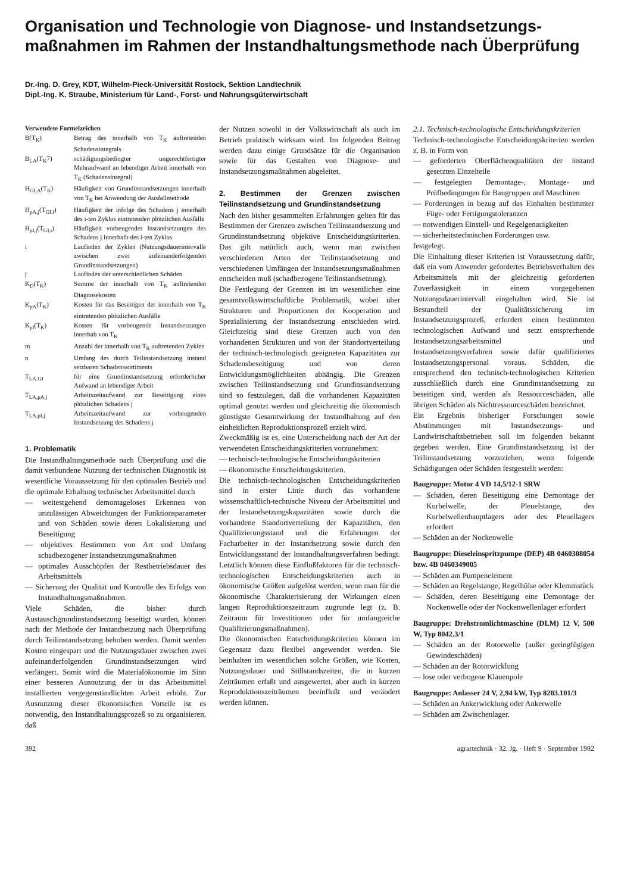Organisation und Technologie von Diagnose- und Instandsetzungs­maßnahmen im Rahmen der Instandhaltungsmethode nach Überprüfung
Dr.-Ing. D. Grey, KDT, Wilhelm-Pieck-Universität Rostock, Sektion Landtechnik
Dipl.-Ing. K. Straube, Ministerium für Land-, Forst- und Nahrungsgüterwirtschaft
Verwendete Formelzeichen
B(T<sub>K</sub>) Betrag des innerhalb von T<sub>K</sub> auftretenden Schadensintegrals
B<sub>LA</sub>(T<sub>K</sub>7) schädigungsbedingter ungerechtfertigter Mehraufwand an lebendiger Arbeit innerhalb von T<sub>K</sub> (Schadensintegral)
H<sub>GI,A</sub>(T<sub>K</sub>) Häufigkeit von Grundinstandsetzungen innerhalb von T<sub>K</sub> bei Anwendung der Ausfallmethode
H<sub>pA,j</sub>(T<sub>GI,i</sub>) Häufigkeit der infolge des Schadens j innerhalb des i-ten Zyklus eintretenden plötzlichen Ausfälle
H<sub>pI,j</sub>(T<sub>GI,i</sub>) Häufigkeit vorbeugender Instandsetzungen des Schadens j innerhalb des i-ten Zyklus
i Laufindex der Zyklen (Nutzungsdauerintervalle zwischen zwei aufeinanderfolgenden Grundinstandsetzungen)
j Laufindex der unterschiedlichen Schäden
K<sub>D</sub>(T<sub>K</sub>) Summe der innerhalb von T<sub>K</sub> auftretenden Diagnosekosten
K<sub>pA</sub>(T<sub>K</sub>) Kosten für das Beseitigen der innerhalb von T<sub>K</sub> eintretenden plötzlichen Ausfälle
K<sub>pI</sub>(T<sub>K</sub>) Kosten für vorbeugende Instandsetzungen innerhab von T<sub>K</sub>
m Anzahl der innerhalb von T<sub>K</sub> auftretenden Zyklen
n Umfang des durch Teilinstandsetzung instand setzbaren Schadenssortiments
T<sub>LA,GI</sub> für eine Grundinstandsetzung erforderlicher Aufwand an lebendiger Arbeit
T<sub>LA,pA,j</sub> Arbeitszeitaufwand zur Beseitigung eines plötzlichen Schadens j
T<sub>LA,pI,j</sub> Arbeitszeitaufwand zur vorbeugenden Instandsetzung des Schadens j
1. Problematik
Die Instandhaltungsmethode nach Überprüfung und die damit verbundene Nutzung der technischen Diagnostik ist wesentliche Voraussetzung für den optimalen Betrieb und die optimale Erhaltung technischer Arbeitsmittel durch
— weitestgehend demontageloses Erkennen von unzulässigen Abweichungen der Funktionsparameter und von Schäden sowie deren Lokalisierung und Beseitigung
— objektives Bestimmen von Art und Umfang schadbezogener Instandsetzungsmaßnahmen
— optimales Ausschöpfen der Restbetriebsdauer des Arbeitsmittels
— Sicherung der Qualität und Kontrolle des Erfolgs von Instandhaltungsmaßnahmen.
Viele Schäden, die bisher durch Austauschgrundinstandsetzung beseitigt wurden, können nach der Methode der Instandsetzung nach Überprüfung durch Teilinstandsetzung behoben werden. Damit werden Kosten eingespart und die Nutzungsdauer zwischen zwei aufeinanderfolgenden Grundinstandsetzungen wird verlängert. Somit wird die Materialökonomie im Sinn einer besseren Ausnutzung der in das Arbeitsmittel installierten vergegenständlichten Arbeit erhöht. Zur Ausnutzung dieser ökonomischen Vorteile ist es notwendig, den Instandhaltungsprozeß so zu organisieren, daß
der Nutzen sowohl in der Volkswirtschaft als auch im Betrieb praktisch wirksam wird. Im folgenden Beitrag werden dazu einige Grundsätze für die Organisation sowie für das Gestalten von Diagnose- und Instandsetzungsmaßnahmen abgeleitet.
2. Bestimmen der Grenzen zwischen Teilinstandsetzung und Grundinstandsetzung
Nach den bisher gesammelten Erfahrungen gelten für das Bestimmen der Grenzen zwischen Teilinstandsetzung und Grundinstandsetzung objektive Entscheidungskriterien. Das gilt natürlich auch, wenn man zwischen verschiedenen Arten der Teilinstandsetzung und verschiedenen Umfängen der Instandsetzungsmaßnahmen entscheiden muß (schadbezogene Teilinstandsetzung).
Die Festlegung der Grenzen ist im wesentlichen eine gesamtvolkswirtschaftliche Problematik, wobei über Strukturen und Proportionen der Kooperation und Spezialisierung der Instandsetzung entschieden wird. Gleichzeitig sind diese Grenzen auch von den vorhandenen Strukturen und von der Standortverteilung der technisch-technologisch geeigneten Kapazitäten zur Schadensbeseitigung und von deren Entwicklungsmöglichkeiten abhängig. Die Grenzen zwischen Teilinstandsetzung und Grundinstandsetzung sind so festzulegen, daß die vorhandenen Kapazitäten optimal genutzt werden und gleichzeitig die ökonomisch günstigste Gesamtwirkung der Instandhaltung auf den einheitlichen Reproduktionsprozeß erzielt wird.
Zweckmäßig ist es, eine Unterscheidung nach der Art der verwendeten Entscheidungskriterien vorzunehmen:
— technisch-technologische Entscheidungskriterien
— ökonomische Entscheidungskriterien.
Die technisch-technologischen Entscheidungskriterien sind in erster Linie durch das vorhandene wissenschaftlich-technische Niveau der Arbeitsmittel und der Instandsetzungskapazitäten sowie durch die vorhandene Standortverteilung der Kapazitäten, den Qualifizierungsstand und die Erfahrungen der Facharbeiter in der Instandsetzung sowie durch den Entwicklungsstand der Instandhaltungsverfahren bedingt. Letztlich können diese Einflußfaktoren für die technisch-technologischen Entscheidungskriterien auch in ökonomische Größen aufgelöst werden, wenn man für die ökonomische Charakterisierung der Wirkungen einen langen Reproduktionszeitraum zugrunde legt (z. B. Zeitraum für Investitionen oder für umfangreiche Qualifizierungsmaßnahmen).
Die ökonomischen Entscheidungskriterien können im Gegensatz dazu flexibel angewendet werden. Sie beinhalten im wesentlichen solche Größen, wie Kosten, Nutzungsdauer und Stillstandszeiten, die in kurzen Zeiträumen erfaßt und ausgewertet, aber auch in kurzen Reproduktionszeiträumen beeinflußt und verändert werden können.
2.1. Technisch-technologische Entscheidungskriterien
Technisch-technologische Entscheidungskriterien werden z. B. in Form von
— geforderten Oberflächenqualitäten der instand gesetzten Einzelteile
— festgelegten Demontage-, Montage- und Prüfbedingungen für Baugruppen und Maschinen
— Forderungen in bezug auf das Einhalten bestimmter Füge- oder Fertigungstoleranzen
— notwendigen Einstell- und Regelgenauigkeiten
— sicherheitstechnischen Forderungen usw.
festgelegt.
Die Einhaltung dieser Kriterien ist Voraussetzung dafür, daß ein vom Anwender gefordertes Betriebsverhalten des Arbeitsmittels mit der gleichzeitig geforderten Zuverlässigkeit in einem vorgegebenen Nutzungsdauerintervall eingehalten wird. Sie ist Bestandteil der Qualitätssicherung im Instandsetzungsprozeß, erfordert einen bestimmten technologischen Aufwand und setzt entsprechende Instandsetzungsarbeitsmittel und Instandsetzungsverfahren sowie dafür qualifiziertes Instandsetzungspersonal voraus. Schäden, die entsprechend den technisch-technologischen Kriterien ausschließlich durch eine Grundinstandsetzung zu beseitigen sind, werden als Ressourceschäden, alle übrigen Schäden als Nichtressourceschäden bezeichnet.
Ein Ergebnis bisheriger Forschungen sowie Abstimmungen mit Instandsetzungs- und Landwirtschaftsbetrieben soll im folgenden bekannt gegeben werden. Eine Grundinstandsetzung ist der Teilinstandsetzung vorzuziehen, wenn folgende Schädigungen oder Schäden festgestellt werden:
Baugruppe: Motor 4 VD 14,5/12-1 SRW
— Schäden, deren Beseitigung eine Demontage der Kurbelwelle, der Pleuelstange, des Kurbelwellenhauptlagers oder des Pleuellagers erfordert
— Schäden an der Nockenwelle
Baugruppe: Dieseleinspritzpumpe (DEP) 4B 0460308054 bzw. 4B 0460349005
— Schäden am Pumpenelement
— Schäden an Regelstange, Regelhülse oder Klemmstück
— Schäden, deren Beseitigung eine Demontage der Nockenwelle oder der Nockenwellenlager erfordert
Baugruppe: Drehstromlichtmaschine (DLM) 12 V, 500 W, Typ 8042.3/1
— Schäden an der Rotorwelle (außer geringfügigen Gewindeschäden)
— Schäden an der Rotorwicklung
— lose oder verbogene Klauenpole
Baugruppe: Anlasser 24 V, 2,94 kW, Typ 8203.101/3
— Schäden an Ankerwicklung oder Ankerwelle
— Schäden am Zwischenlager.
392 agrartechnik · 32. Jg. · Heft 9 · September 1982